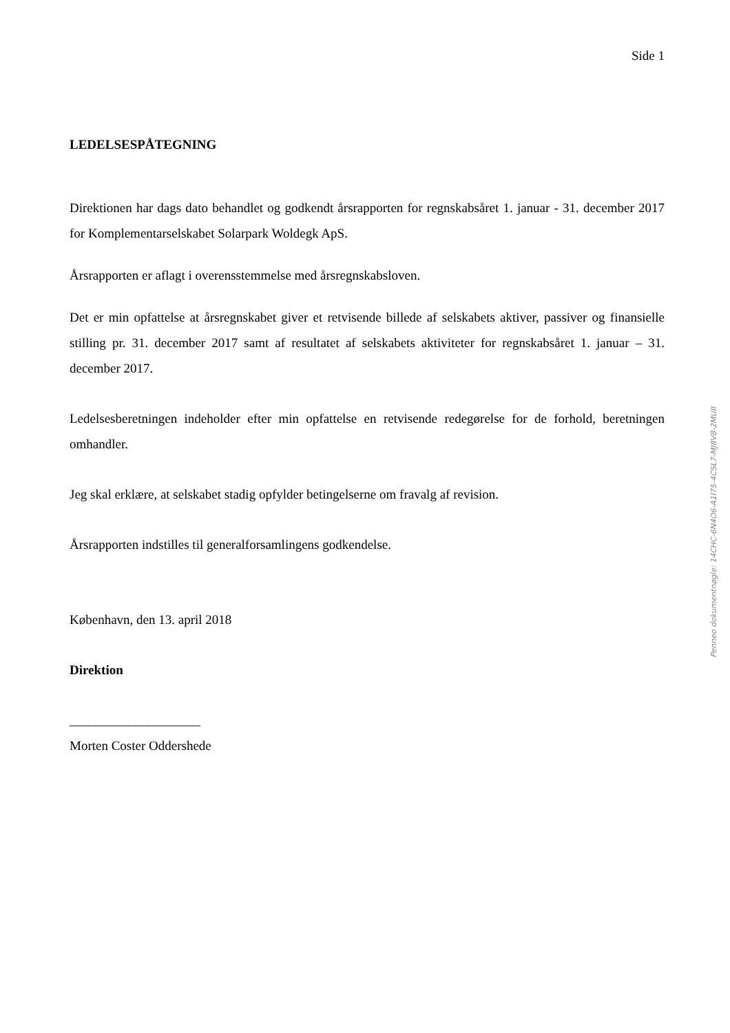Side 1
LEDELSESPÅTEGNING
Direktionen har dags dato behandlet og godkendt årsrapporten for regnskabsåret 1. januar - 31. december 2017 for Komplementarselskabet Solarpark Woldegk ApS.
Årsrapporten er aflagt i overensstemmelse med årsregnskabsloven.
Det er min opfattelse at årsregnskabet giver et retvisende billede af selskabets aktiver, passiver og finansielle stilling pr. 31. december 2017 samt af resultatet af selskabets aktiviteter for regnskabsåret 1. januar – 31. december 2017.
Ledelsesberetningen indeholder efter min opfattelse en retvisende redegørelse for de forhold, beretningen omhandler.
Jeg skal erklære, at selskabet stadig opfylder betingelserne om fravalg af revision.
Årsrapporten indstilles til generalforsamlingens godkendelse.
København, den 13. april 2018
Direktion
____________________
Morten Coster Oddershede
Penneo dokumentnøgle: 14CHC-6N4O6-A1I75-4CSL7-MJ8V8-2MUII